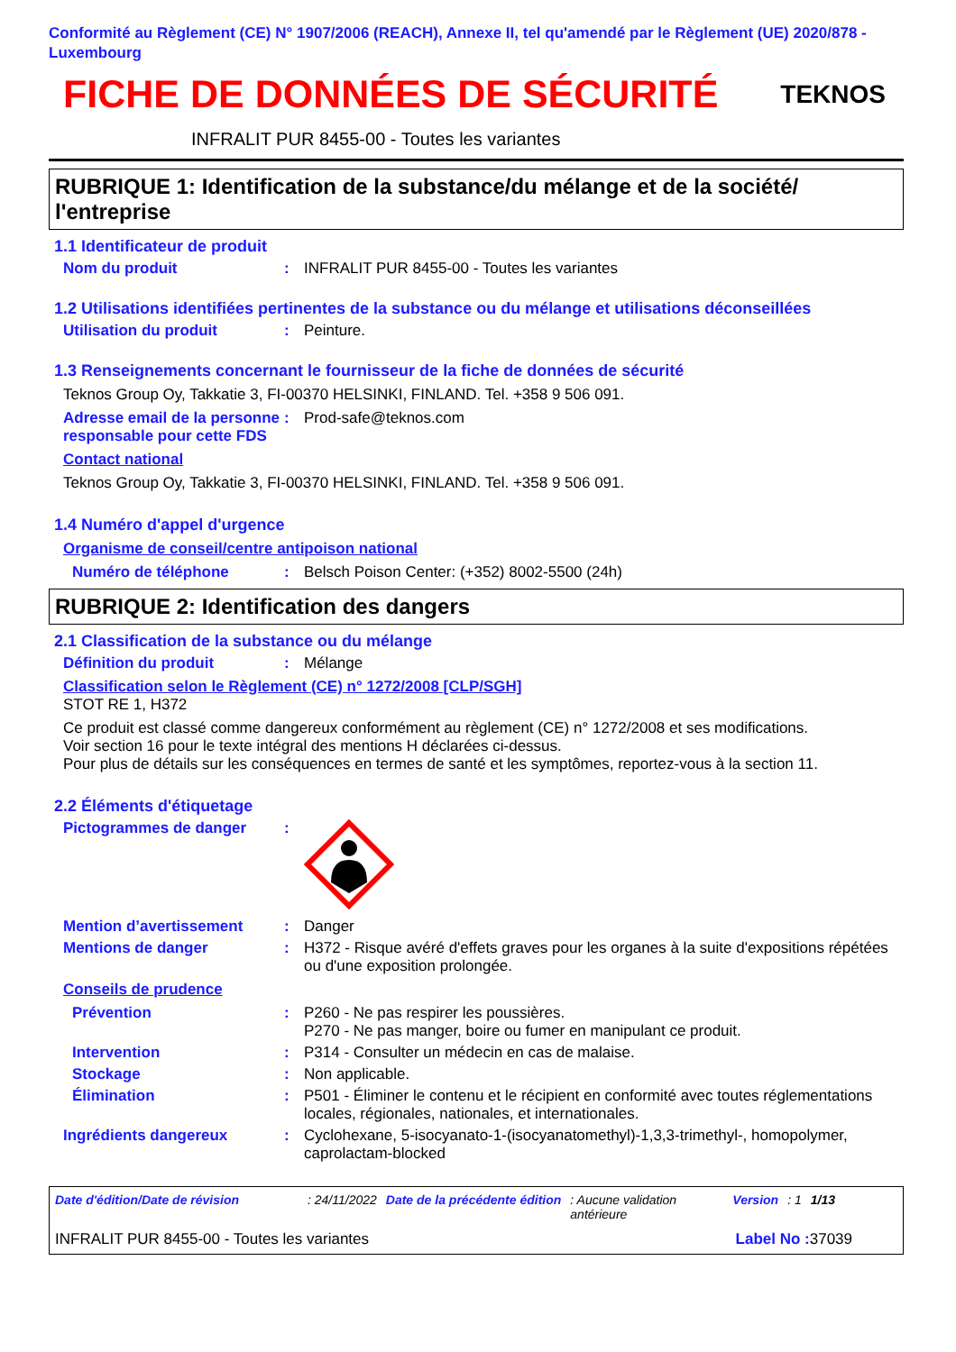Conformité au Règlement (CE) N° 1907/2006 (REACH), Annexe II, tel qu'amendé par le Règlement (UE) 2020/878 - Luxembourg
FICHE DE DONNÉES DE SÉCURITÉ TEKNOS
INFRALIT PUR 8455-00 - Toutes les variantes
RUBRIQUE 1: Identification de la substance/du mélange et de la société/ l'entreprise
1.1 Identificateur de produit
Nom du produit : INFRALIT PUR 8455-00 - Toutes les variantes
1.2 Utilisations identifiées pertinentes de la substance ou du mélange et utilisations déconseillées
Utilisation du produit : Peinture.
1.3 Renseignements concernant le fournisseur de la fiche de données de sécurité
Teknos Group Oy, Takkatie 3, FI-00370 HELSINKI, FINLAND. Tel. +358 9 506 091.
Adresse email de la personne responsable pour cette FDS
: Prod-safe@teknos.com
Contact national
Teknos Group Oy, Takkatie 3, FI-00370 HELSINKI, FINLAND. Tel. +358 9 506 091.
1.4 Numéro d'appel d'urgence
Organisme de conseil/centre antipoison national
Numéro de téléphone : Belsch Poison Center: (+352) 8002-5500 (24h)
RUBRIQUE 2: Identification des dangers
2.1 Classification de la substance ou du mélange
Définition du produit : Mélange
Classification selon le Règlement (CE) n° 1272/2008 [CLP/SGH]
STOT RE 1, H372
Ce produit est classé comme dangereux conformément au règlement (CE) n° 1272/2008 et ses modifications.
Voir section 16 pour le texte intégral des mentions H déclarées ci-dessus.
Pour plus de détails sur les conséquences en termes de santé et les symptômes, reportez-vous à la section 11.
2.2 Éléments d'étiquetage
Pictogrammes de danger :
Mention d’avertissement : Danger
Mentions de danger : H372 - Risque avéré d'effets graves pour les organes à la suite d'expositions répétées ou d'une exposition prolongée.
Conseils de prudence
Prévention : P260 - Ne pas respirer les poussières.
P270 - Ne pas manger, boire ou fumer en manipulant ce produit.
Intervention : P314 - Consulter un médecin en cas de malaise.
Stockage : Non applicable.
Élimination : P501 - Éliminer le contenu et le récipient en conformité avec toutes réglementations locales, régionales, nationales, et internationales.
Ingrédients dangereux : Cyclohexane, 5-isocyanato-1-(isocyanatomethyl)-1,3,3-trimethyl-, homopolymer, caprolactam-blocked
Date d'édition/Date de révision: 24/11/2022 Date de la précédente édition: Aucune validation antérieure Version: 1 1/13
INFRALIT PUR 8455-00 - Toutes les variantes Label No : 37039